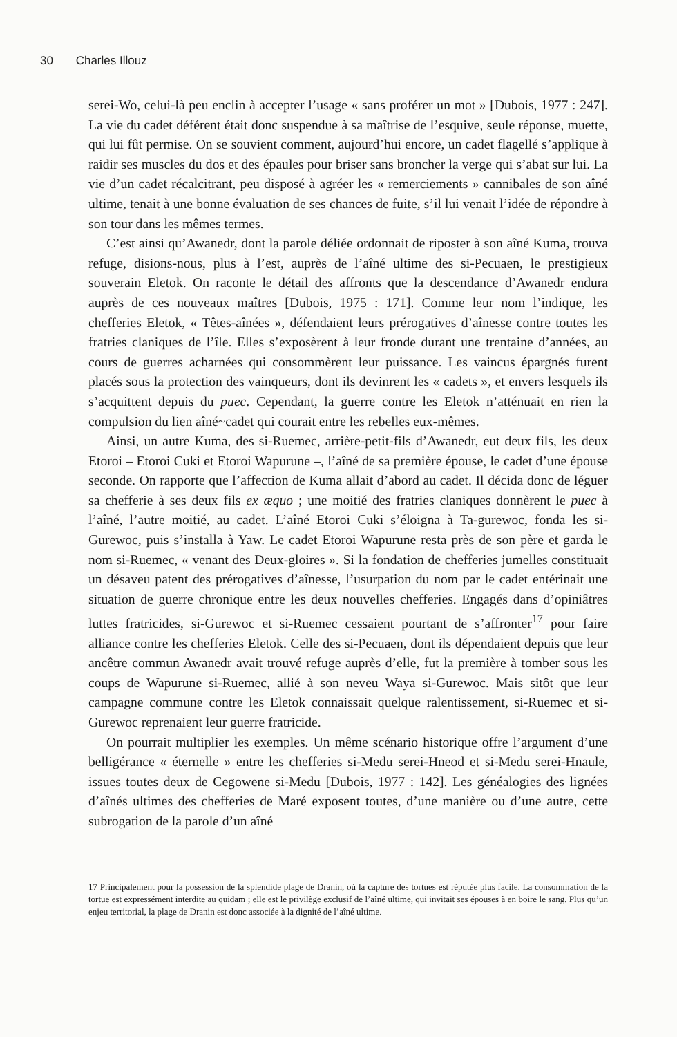30 Charles Illouz
serei-Wo, celui-là peu enclin à accepter l’usage « sans proférer un mot » [Dubois, 1977 : 247]. La vie du cadet déférent était donc suspendue à sa maîtrise de l’esquive, seule réponse, muette, qui lui fût permise. On se souvient comment, aujourd’hui encore, un cadet flagellé s’applique à raidir ses muscles du dos et des épaules pour briser sans broncher la verge qui s’abat sur lui. La vie d’un cadet récalcitrant, peu disposé à agréer les « remerciements » cannibales de son aîné ultime, tenait à une bonne évaluation de ses chances de fuite, s’il lui venait l’idée de répondre à son tour dans les mêmes termes.
C’est ainsi qu’Awanedr, dont la parole déliée ordonnait de riposter à son aîné Kuma, trouva refuge, disions-nous, plus à l’est, auprès de l’aîné ultime des si-Pecuaen, le prestigieux souverain Eletok. On raconte le détail des affronts que la descendance d’Awanedr endura auprès de ces nouveaux maîtres [Dubois, 1975 : 171]. Comme leur nom l’indique, les chefferies Eletok, « Têtes-aînées », défendaient leurs prérogatives d’aînesse contre toutes les fratries claniques de l’île. Elles s’exposèrent à leur fronde durant une trentaine d’années, au cours de guerres acharnées qui consommèrent leur puissance. Les vaincus épargnés furent placés sous la protection des vainqueurs, dont ils devinrent les « cadets », et envers lesquels ils s’acquittent depuis du puec. Cependant, la guerre contre les Eletok n’atténuait en rien la compulsion du lien aîné~cadet qui courait entre les rebelles eux-mêmes.
Ainsi, un autre Kuma, des si-Ruemec, arrière-petit-fils d’Awanedr, eut deux fils, les deux Etoroi – Etoroi Cuki et Etoroi Wapurune –, l’aîné de sa première épouse, le cadet d’une épouse seconde. On rapporte que l’affection de Kuma allait d’abord au cadet. Il décida donc de léguer sa chefferie à ses deux fils ex æquo ; une moitié des fratries claniques donnèrent le puec à l’aîné, l’autre moitié, au cadet. L’aîné Etoroi Cuki s’éloigna à Ta-gurewoc, fonda les si-Gurewoc, puis s’installa à Yaw. Le cadet Etoroi Wapurune resta près de son père et garda le nom si-Ruemec, « venant des Deux-gloires ». Si la fondation de chefferies jumelles constituait un désaveu patent des prérogatives d’aînesse, l’usurpation du nom par le cadet entérinait une situation de guerre chronique entre les deux nouvelles chefferies. Engagés dans d’opiniâtres luttes fratricides, si-Gurewoc et si-Ruemec cessaient pourtant de s’affronter<sup>17</sup> pour faire alliance contre les chefferies Eletok. Celle des si-Pecuaen, dont ils dépendaient depuis que leur ancêtre commun Awanedr avait trouvé refuge auprès d’elle, fut la première à tomber sous les coups de Wapurune si-Ruemec, allié à son neveu Waya si-Gurewoc. Mais sitôt que leur campagne commune contre les Eletok connaissait quelque ralentissement, si-Ruemec et si-Gurewoc reprenaient leur guerre fratricide.
On pourrait multiplier les exemples. Un même scénario historique offre l’argument d’une belligérance « éternelle » entre les chefferies si-Medu serei-Hneod et si-Medu serei-Hnaule, issues toutes deux de Cegowene si-Medu [Dubois, 1977 : 142]. Les généalogies des lignées d’aînés ultimes des chefferies de Maré exposent toutes, d’une manière ou d’une autre, cette subrogation de la parole d’un aîné
17 Principalement pour la possession de la splendide plage de Dranin, où la capture des tortues est réputée plus facile. La consommation de la tortue est expressément interdite au quidam ; elle est le privilège exclusif de l’aîné ultime, qui invitait ses épouses à en boire le sang. Plus qu’un enjeu territorial, la plage de Dranin est donc associée à la dignité de l’aîné ultime.